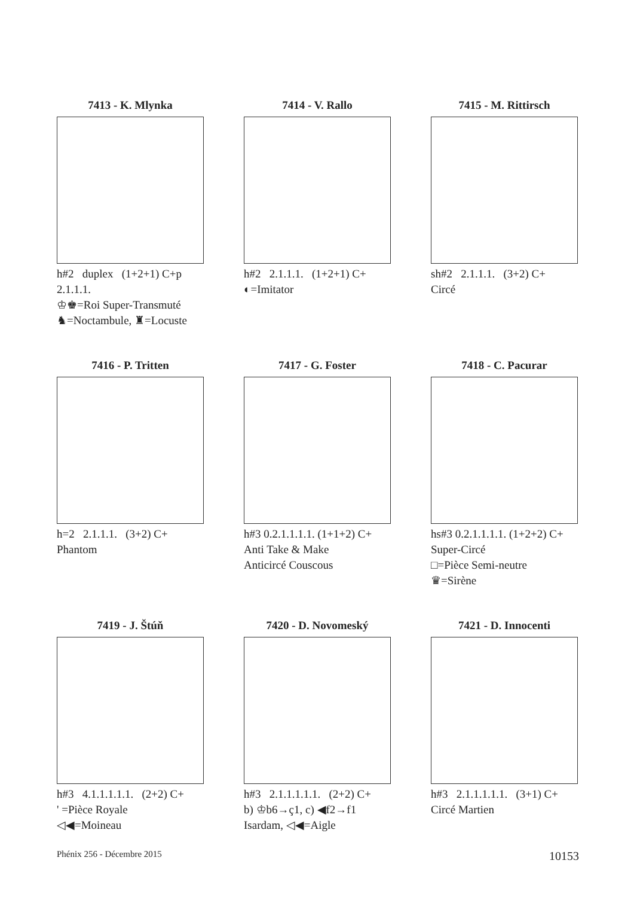7413 - K. Mlynka
h#2 duplex (1+2+1) C+p
2.1.1.1.
♔♚=Roi Super-Transmuté
♞=Noctambule, ♜=Locuste
7414 - V. Rallo
h#2 2.1.1.1. (1+2+1) C+
◐=Imitator
7415 - M. Rittirsch
sh#2 2.1.1.1. (3+2) C+
Circé
7416 - P. Tritten
h=2 2.1.1.1. (3+2) C+
Phantom
7417 - G. Foster
h#3 0.2.1.1.1.1. (1+1+2) C+
Anti Take & Make
Anticircé Couscous
7418 - C. Pacurar
hs#3 0.2.1.1.1.1. (1+2+2) C+
Super-Circé
□=Pièce Semi-neutre
♛=Sirène
7419 - J. Štúň
h#3 4.1.1.1.1.1. (2+2) C+
' =Pièce Royale
◁◀=Moineau
7420 - D. Novomeský
h#3 2.1.1.1.1.1. (2+2) C+
b) ♔b6→ç1, c) ◀f2→f1
Isardam, ◁◀=Aigle
7421 - D. Innocenti
h#3 2.1.1.1.1.1. (3+1) C+
Circé Martien
Phénix 256 - Décembre 2015 10153